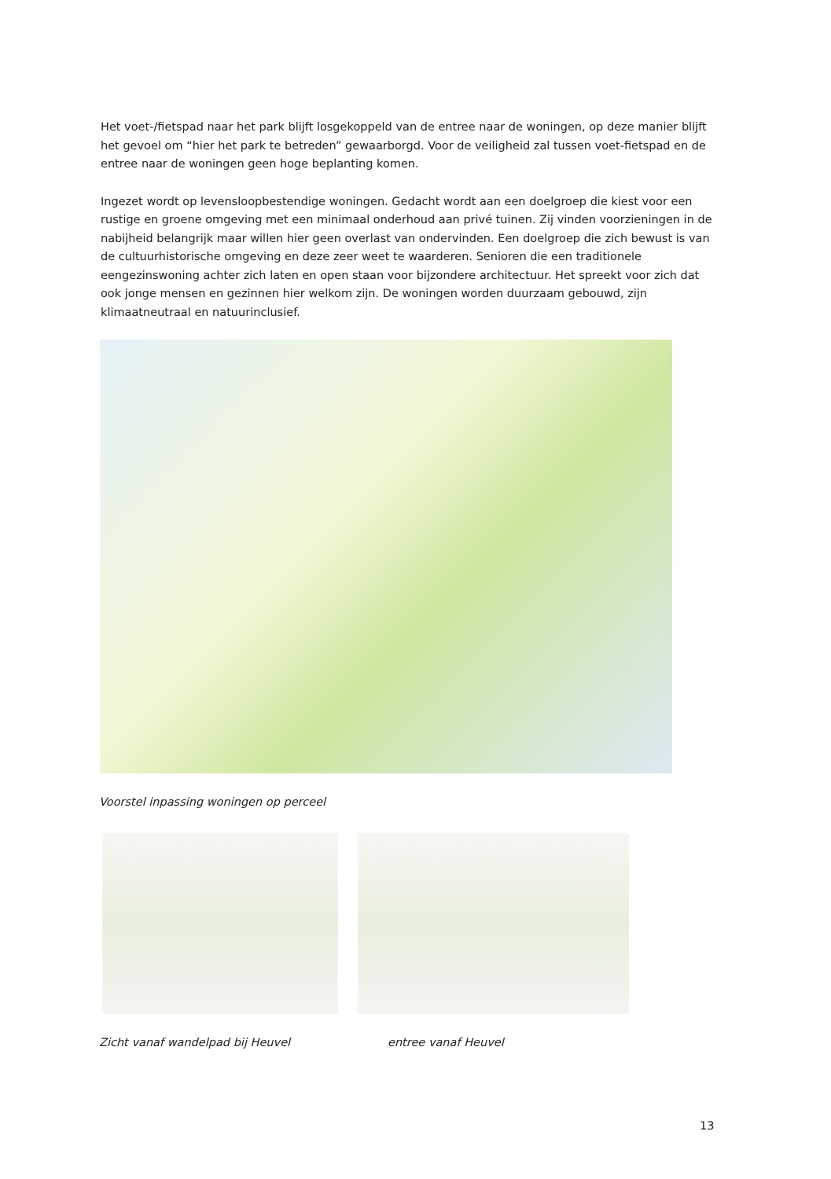Het voet-/fietspad naar het park blijft losgekoppeld van de entree naar de woningen, op deze manier blijft het gevoel om “hier het park te betreden” gewaarborgd. Voor de veiligheid zal tussen voet-fietspad en de entree naar de woningen geen hoge beplanting komen.
Ingezet wordt op levensloopbestendige woningen. Gedacht wordt aan een doelgroep die kiest voor een rustige en groene omgeving met een minimaal onderhoud aan privé tuinen. Zij vinden voorzieningen in de nabijheid belangrijk maar willen hier geen overlast van ondervinden. Een doelgroep die zich bewust is van de cultuurhistorische omgeving en deze zeer weet te waarderen. Senioren die een traditionele eengezinswoning achter zich laten en open staan voor bijzondere architectuur. Het spreekt voor zich dat ook jonge mensen en gezinnen hier welkom zijn. De woningen worden duurzaam gebouwd, zijn klimaatneutraal en natuurinclusief.
Voorstel inpassing woningen op perceel
Zicht vanaf wandelpad bij Heuvel
entree vanaf Heuvel
13